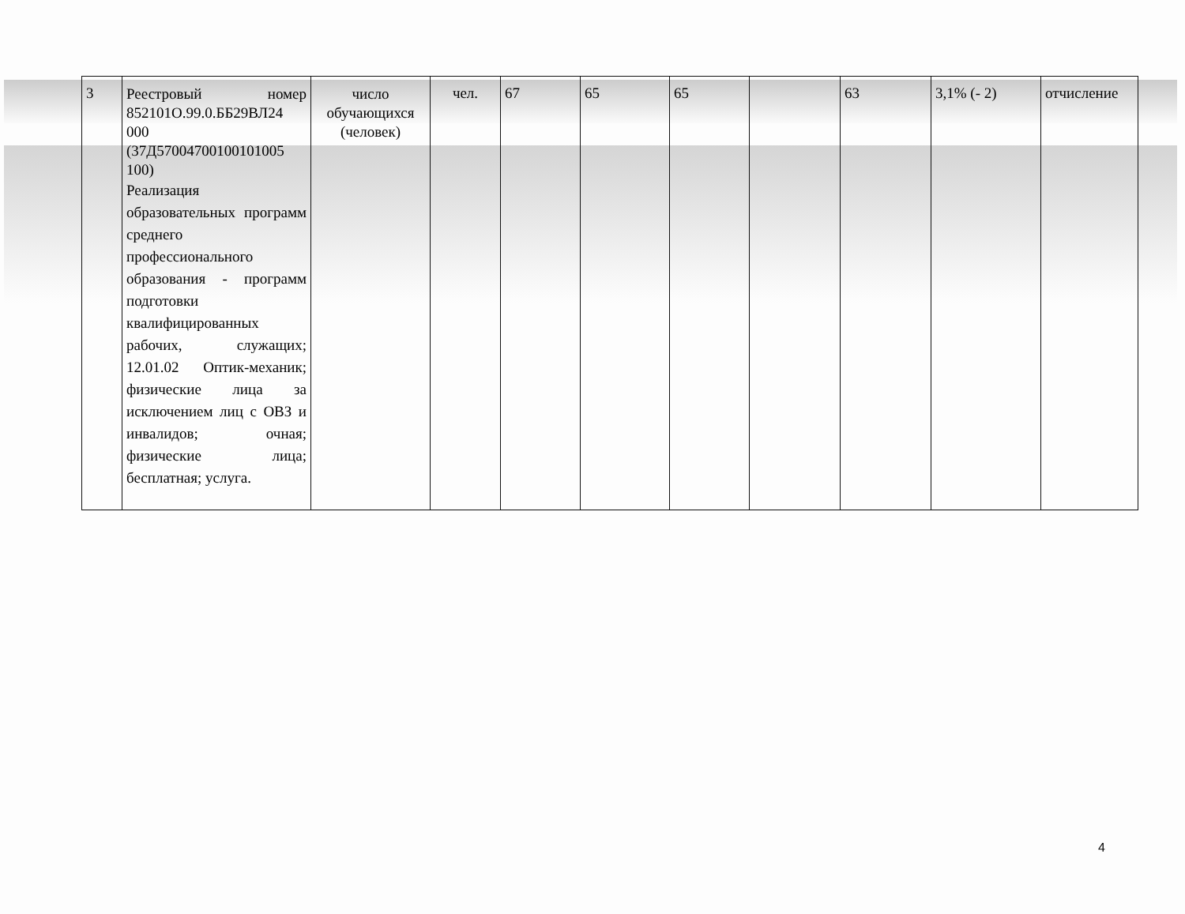| 3 | Реестровый номер 852101О.99.0.ББ29ВЛ24 000 (37Д57004700100101005 100) Реализация образовательных программ среднего профессионального образования - программ подготовки квалифицированных рабочих, служащих; 12.01.02 Оптик-механик; физические лица за исключением лиц с ОВЗ и инвалидов; очная; физические лица; бесплатная; услуга. | число обучающихся (человек) | чел. | 67 | 65 | 65 | | 63 | 3,1% (- 2) | отчисление |
4